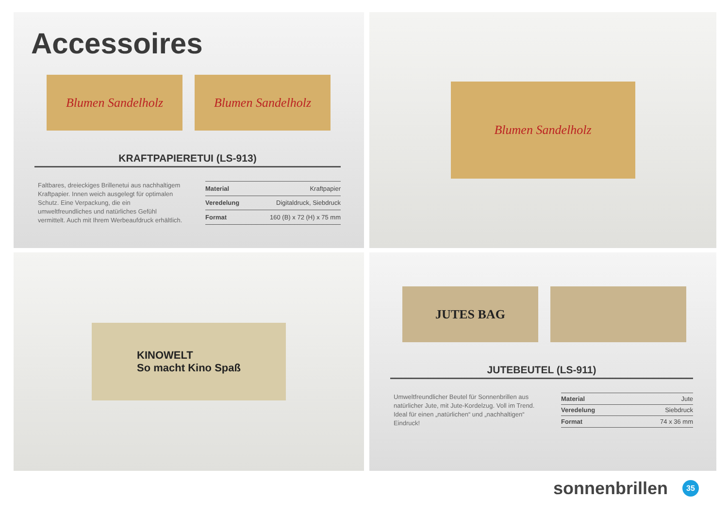Accessoires
Blumen Sandelholz Blumen Sandelholz
KRAFTPAPIERETUI (LS-913)
Faltbares, dreieckiges Brillenetui aus nachhaltigem Kraftpapier. Innen weich ausgelegt für optimalen Schutz. Eine Verpackung, die ein umweltfreundliches und natürliches Gefühl vermittelt. Auch mit Ihrem Werbeaufdruck erhältlich.
| Material | Kraftpapier |
| Veredelung | Digitaldruck, Siebdruck |
| Format | 160 (B) x 72 (H) x 75 mm |
Blumen Sandelholz
KINOWELT
So macht Kino Spaß
JUTES BAG
JUTEBEUTEL (LS-911)
Umweltfreundlicher Beutel für Sonnenbrillen aus natürlicher Jute, mit Jute-Kordelzug. Voll im Trend. Ideal für einen „natürlichen“ und „nachhaltigen“ Eindruck!
| Material | Jute |
| Veredelung | Siebdruck |
| Format | 74 x 36 mm |
sonnenbrillen 35